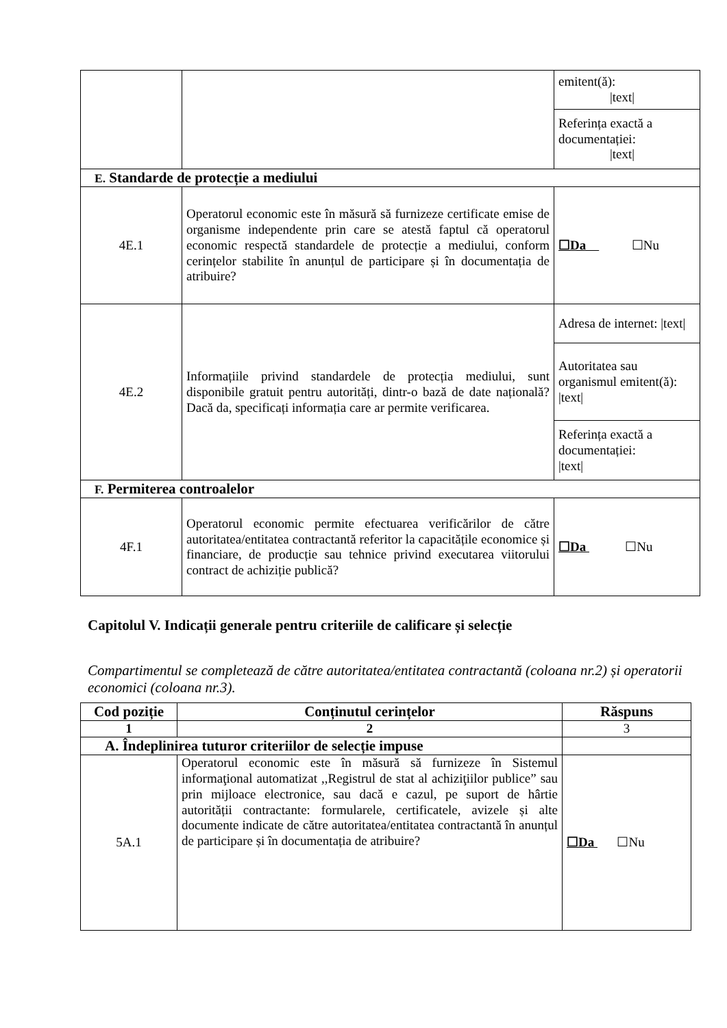| | | emitent(ă): /text/ |
| | | Referința exactă a documentației: /text/ |
| E. Standarde de protecție a mediului | | |
| 4E.1 | Operatorul economic este în măsură să furnizeze certificate emise de organisme independente prin care se atestă faptul că operatorul economic respectă standardele de protecție a mediului, conform cerințelor stabilite în anunțul de participare și în documentația de atribuire? | ☐Da ☐Nu |
| 4E.2 | Informațiile privind standardele de protecția mediului, sunt disponibile gratuit pentru autorități, dintr-o bază de date națională? Dacă da, specificați informația care ar permite verificarea. | Adresa de internet: /text/ |
| | | Autoritatea sau organismul emitent(ă): /text/ |
| | | Referința exactă a documentației: /text/ |
| F. Permiterea controalelor | | |
| 4F.1 | Operatorul economic permite efectuarea verificărilor de către autoritatea/entitatea contractantă referitor la capacitățile economice și financiare, de producție sau tehnice privind executarea viitorului contract de achiziție publică? | ☐Da ☐Nu |
Capitolul V. Indicații generale pentru criteriile de calificare și selecție
Compartimentul se completează de către autoritatea/entitatea contractantă (coloana nr.2) și operatorii economici (coloana nr.3).
| Cod poziție | Conținutul cerințelor | Răspuns |
| --- | --- | --- |
| 1 | 2 | 3 |
| A. Îndeplinirea tuturor criteriilor de selecție impuse | | |
| 5A.1 | Operatorul economic este în măsură să furnizeze în Sistemul informaţional automatizat ,,Registrul de stat al achiziţiilor publice” sau prin mijloace electronice, sau dacă e cazul, pe suport de hârtie autorității contractante: formularele, certificatele, avizele și alte documente indicate de către autoritatea/entitatea contractantă în anunțul de participare și în documentația de atribuire? | ☐Da ☐Nu |